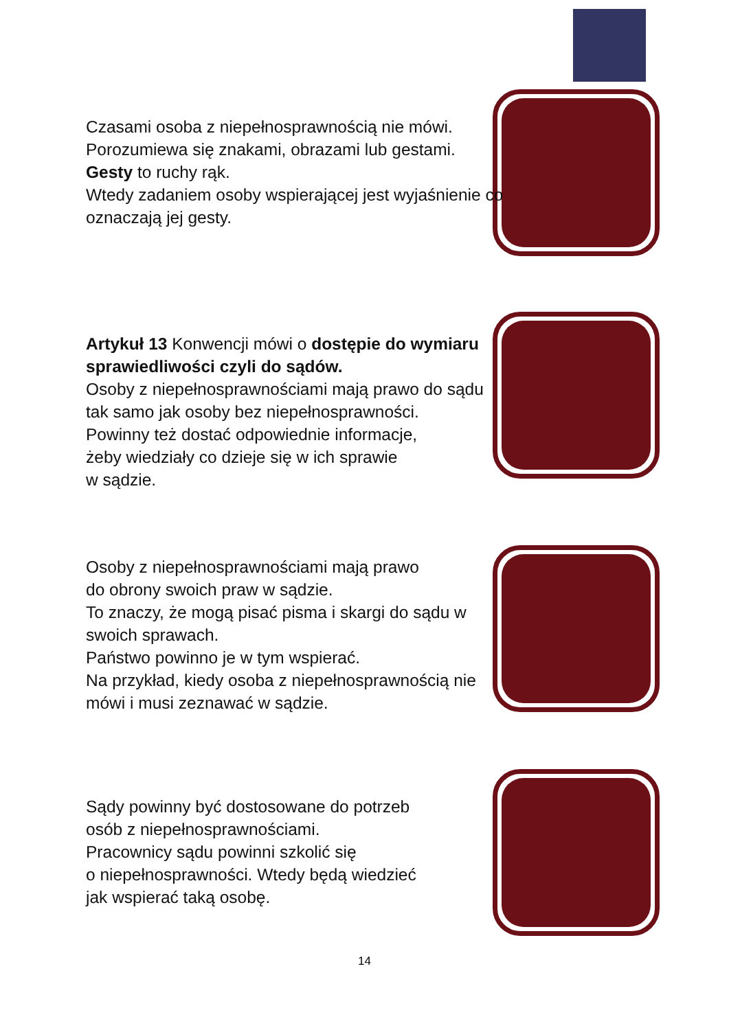Czasami osoba z niepełnosprawnością nie mówi.
Porozumiewa się znakami, obrazami lub gestami.
Gesty to ruchy rąk.
Wtedy zadaniem osoby wspierającej jest wyjaśnienie co oznaczają jej gesty.
Artykuł 13 Konwencji mówi o dostępie do wymiaru sprawiedliwości czyli do sądów.
Osoby z niepełnosprawnościami mają prawo do sądu tak samo jak osoby bez niepełnosprawności.
Powinny też dostać odpowiednie informacje,
żeby wiedziały co dzieje się w ich sprawie
w sądzie.
Osoby z niepełnosprawnościami mają prawo
do obrony swoich praw w sądzie.
To znaczy, że mogą pisać pisma i skargi do sądu w swoich sprawach.
Państwo powinno je w tym wspierać.
Na przykład, kiedy osoba z niepełnosprawnością nie mówi i musi zeznawać w sądzie.
Sądy powinny być dostosowane do potrzeb
osób z niepełnosprawnościami.
Pracownicy sądu powinni szkolić się
o niepełnosprawności. Wtedy będą wiedzieć
jak wspierać taką osobę.
14